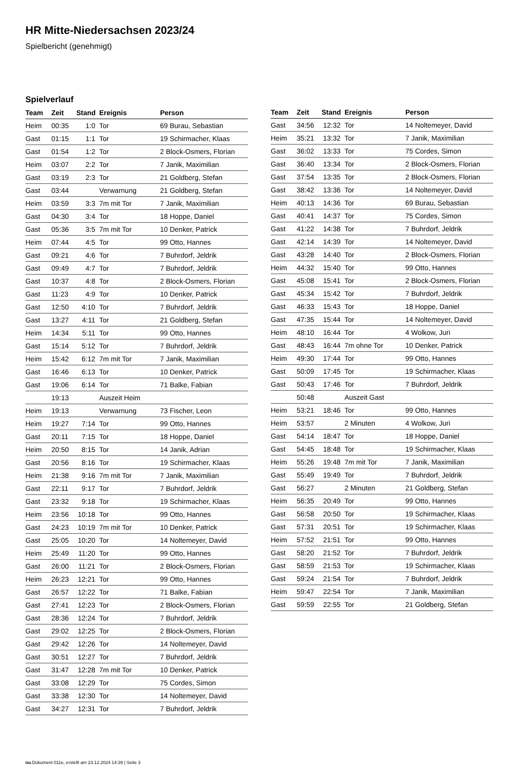HR Mitte-Niedersachsen 2023/24
Spielbericht (genehmigt)
Spielverlauf
| Team | Zeit | Stand | Ereignis | Person |
| --- | --- | --- | --- | --- |
| Heim | 00:35 | 1:0 | Tor | 69 Burau, Sebastian |
| Gast | 01:15 | 1:1 | Tor | 19 Schirmacher, Klaas |
| Gast | 01:54 | 1:2 | Tor | 2 Block-Osmers, Florian |
| Heim | 03:07 | 2:2 | Tor | 7 Janik, Maximilian |
| Gast | 03:19 | 2:3 | Tor | 21 Goldberg, Stefan |
| Gast | 03:44 | | Verwarnung | 21 Goldberg, Stefan |
| Heim | 03:59 | 3:3 | 7m mit Tor | 7 Janik, Maximilian |
| Gast | 04:30 | 3:4 | Tor | 18 Hoppe, Daniel |
| Gast | 05:36 | 3:5 | 7m mit Tor | 10 Denker, Patrick |
| Heim | 07:44 | 4:5 | Tor | 99 Otto, Hannes |
| Gast | 09:21 | 4:6 | Tor | 7 Buhrdorf, Jeldrik |
| Gast | 09:49 | 4:7 | Tor | 7 Buhrdorf, Jeldrik |
| Gast | 10:37 | 4:8 | Tor | 2 Block-Osmers, Florian |
| Gast | 11:23 | 4:9 | Tor | 10 Denker, Patrick |
| Gast | 12:50 | 4:10 | Tor | 7 Buhrdorf, Jeldrik |
| Gast | 13:27 | 4:11 | Tor | 21 Goldberg, Stefan |
| Heim | 14:34 | 5:11 | Tor | 99 Otto, Hannes |
| Gast | 15:14 | 5:12 | Tor | 7 Buhrdorf, Jeldrik |
| Heim | 15:42 | 6:12 | 7m mit Tor | 7 Janik, Maximilian |
| Gast | 16:46 | 6:13 | Tor | 10 Denker, Patrick |
| Gast | 19:06 | 6:14 | Tor | 71 Balke, Fabian |
| | 19:13 | | Auszeit Heim | |
| Heim | 19:13 | | Verwarnung | 73 Fischer, Leon |
| Heim | 19:27 | 7:14 | Tor | 99 Otto, Hannes |
| Gast | 20:11 | 7:15 | Tor | 18 Hoppe, Daniel |
| Heim | 20:50 | 8:15 | Tor | 14 Janik, Adrian |
| Gast | 20:56 | 8:16 | Tor | 19 Schirmacher, Klaas |
| Heim | 21:38 | 9:16 | 7m mit Tor | 7 Janik, Maximilian |
| Gast | 22:11 | 9:17 | Tor | 7 Buhrdorf, Jeldrik |
| Gast | 23:32 | 9:18 | Tor | 19 Schirmacher, Klaas |
| Heim | 23:56 | 10:18 | Tor | 99 Otto, Hannes |
| Gast | 24:23 | 10:19 | 7m mit Tor | 10 Denker, Patrick |
| Gast | 25:05 | 10:20 | Tor | 14 Noltemeyer, David |
| Heim | 25:49 | 11:20 | Tor | 99 Otto, Hannes |
| Gast | 26:00 | 11:21 | Tor | 2 Block-Osmers, Florian |
| Heim | 26:23 | 12:21 | Tor | 99 Otto, Hannes |
| Gast | 26:57 | 12:22 | Tor | 71 Balke, Fabian |
| Gast | 27:41 | 12:23 | Tor | 2 Block-Osmers, Florian |
| Gast | 28:36 | 12:24 | Tor | 7 Buhrdorf, Jeldrik |
| Gast | 29:02 | 12:25 | Tor | 2 Block-Osmers, Florian |
| Gast | 29:42 | 12:26 | Tor | 14 Noltemeyer, David |
| Gast | 30:51 | 12:27 | Tor | 7 Buhrdorf, Jeldrik |
| Gast | 31:47 | 12:28 | 7m mit Tor | 10 Denker, Patrick |
| Gast | 33:08 | 12:29 | Tor | 75 Cordes, Simon |
| Gast | 33:38 | 12:30 | Tor | 14 Noltemeyer, David |
| Gast | 34:27 | 12:31 | Tor | 7 Buhrdorf, Jeldrik |
| Team | Zeit | Stand | Ereignis | Person |
| --- | --- | --- | --- | --- |
| Gast | 34:56 | 12:32 | Tor | 14 Noltemeyer, David |
| Heim | 35:21 | 13:32 | Tor | 7 Janik, Maximilian |
| Gast | 36:02 | 13:33 | Tor | 75 Cordes, Simon |
| Gast | 36:40 | 13:34 | Tor | 2 Block-Osmers, Florian |
| Gast | 37:54 | 13:35 | Tor | 2 Block-Osmers, Florian |
| Gast | 38:42 | 13:36 | Tor | 14 Noltemeyer, David |
| Heim | 40:13 | 14:36 | Tor | 69 Burau, Sebastian |
| Gast | 40:41 | 14:37 | Tor | 75 Cordes, Simon |
| Gast | 41:22 | 14:38 | Tor | 7 Buhrdorf, Jeldrik |
| Gast | 42:14 | 14:39 | Tor | 14 Noltemeyer, David |
| Gast | 43:28 | 14:40 | Tor | 2 Block-Osmers, Florian |
| Heim | 44:32 | 15:40 | Tor | 99 Otto, Hannes |
| Gast | 45:08 | 15:41 | Tor | 2 Block-Osmers, Florian |
| Gast | 45:34 | 15:42 | Tor | 7 Buhrdorf, Jeldrik |
| Gast | 46:33 | 15:43 | Tor | 18 Hoppe, Daniel |
| Gast | 47:35 | 15:44 | Tor | 14 Noltemeyer, David |
| Heim | 48:10 | 16:44 | Tor | 4 Wolkow, Juri |
| Gast | 48:43 | 16:44 | 7m ohne Tor | 10 Denker, Patrick |
| Heim | 49:30 | 17:44 | Tor | 99 Otto, Hannes |
| Gast | 50:09 | 17:45 | Tor | 19 Schirmacher, Klaas |
| Gast | 50:43 | 17:46 | Tor | 7 Buhrdorf, Jeldrik |
| | 50:48 | | Auszeit Gast | |
| Heim | 53:21 | 18:46 | Tor | 99 Otto, Hannes |
| Heim | 53:57 | | 2 Minuten | 4 Wolkow, Juri |
| Gast | 54:14 | 18:47 | Tor | 18 Hoppe, Daniel |
| Gast | 54:45 | 18:48 | Tor | 19 Schirmacher, Klaas |
| Heim | 55:26 | 19:48 | 7m mit Tor | 7 Janik, Maximilian |
| Gast | 55:49 | 19:49 | Tor | 7 Buhrdorf, Jeldrik |
| Gast | 56:27 | | 2 Minuten | 21 Goldberg, Stefan |
| Heim | 56:35 | 20:49 | Tor | 99 Otto, Hannes |
| Gast | 56:58 | 20:50 | Tor | 19 Schirmacher, Klaas |
| Gast | 57:31 | 20:51 | Tor | 19 Schirmacher, Klaas |
| Heim | 57:52 | 21:51 | Tor | 99 Otto, Hannes |
| Gast | 58:20 | 21:52 | Tor | 7 Buhrdorf, Jeldrik |
| Gast | 58:59 | 21:53 | Tor | 19 Schirmacher, Klaas |
| Gast | 59:24 | 21:54 | Tor | 7 Buhrdorf, Jeldrik |
| Heim | 59:47 | 22:54 | Tor | 7 Janik, Maximilian |
| Gast | 59:59 | 22:55 | Tor | 21 Goldberg, Stefan |
nu.Dokument 011e, erstellt am 23.12.2024 14:39 | Seite 3